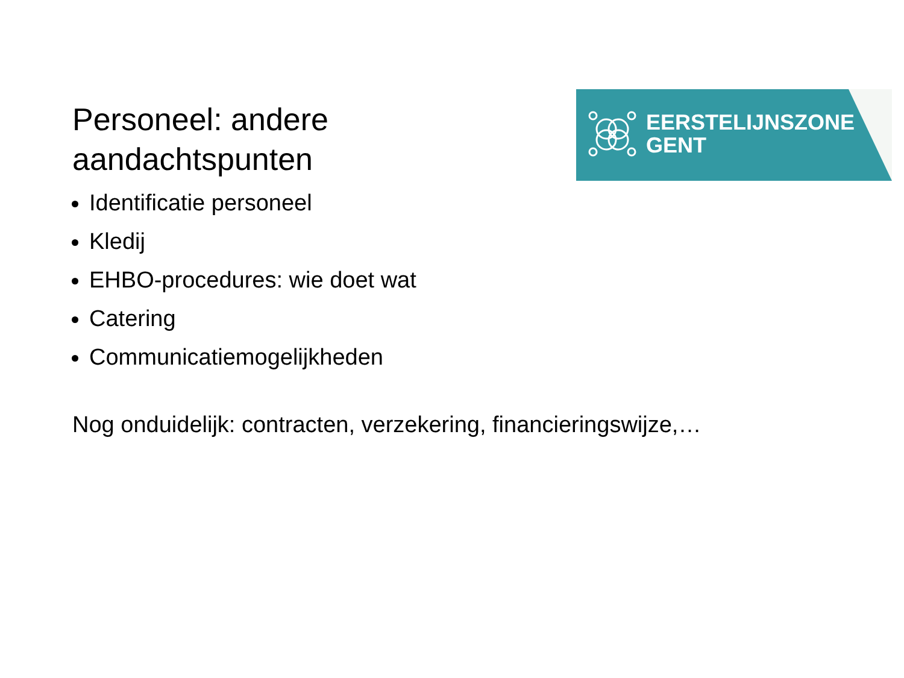EERSTELIJNSZONE
GENT
Personeel: andere
aandachtspunten
Identificatie personeel
Kledij
EHBO-procedures: wie doet wat
Catering
Communicatiemogelijkheden
Nog onduidelijk: contracten, verzekering, financieringswijze,…